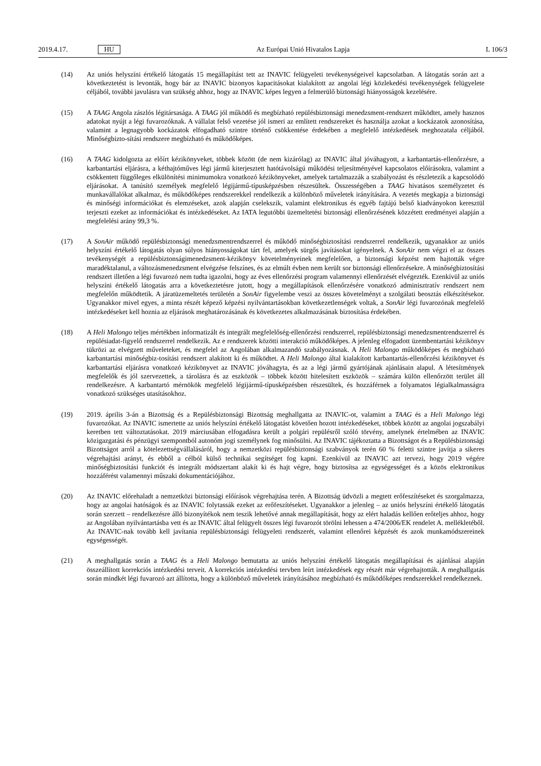2019.4.17. HU Az Európai Unió Hivatalos Lapja L 106/3
(14) Az uniós helyszíni értékelő látogatás 15 megállapítást tett az INAVIC felügyeleti tevékenységeivel kapcsolatban. A látogatás során azt a következtetést is levonták, hogy bár az INAVIC bizonyos kapacitásokat kialakított az angolai légi közlekedési tevékenységek felügyelete céljából, további javulásra van szükség ahhoz, hogy az INAVIC képes legyen a felmerülő biztonsági hiányosságok kezelésére.
(15) A TAAG Angola zászlós légitársasága. A TAAG jól működő és megbízható repülésbiztonsági menedzsment-rendszert működtet, amely hasznos adatokat nyújt a légi fuvarozóknak. A vállalat felső vezetése jól ismeri az említett rendszereket és használja azokat a kockázatok azonosítása, valamint a legnagyobb kockázatok elfogadható szintre történő csökkentése érdekében a megfelelő intézkedések meghozatala céljából. Minőségbizto-sítási rendszere megbízható és működőképes.
(16) A TAAG kidolgozta az előírt kézikönyveket, többek között (de nem kizárólag) az INAVIC által jóváhagyott, a karbantartás-ellenőrzésre, a karbantartási eljárásra, a kéthajtóműves légi jármű kiterjesztett hatótávolságú működési teljesítményével kapcsolatos előírásokra, valamint a csökkentett függőleges elkülönítési minimumokra vonatkozó kézikönyveket, amelyek tartalmazzák a szabályozást és részletezik a kapcsolódó eljárásokat. A tanúsító személyek megfelelő légijármű-típusképzésben részesültek. Összességében a TAAG hivatásos személyzetet és munkavállalókat alkalmaz, és működőképes rendszerekkel rendelkezik a különböző műveletek irányítására. A vezetés megkapja a biztonsági és minőségi információkat és elemzéseket, azok alapján cselekszik, valamint elektronikus és egyéb fajtájú belső kiadványokon keresztül terjeszti ezeket az információkat és intézkedéseket. Az IATA legutóbbi üzemeltetési biztonsági ellenőrzésének közzétett eredményei alapján a megfelelési arány 99,3 %.
(17) A SonAir működő repülésbiztonsági menedzsmentrendszerrel és működő minőségbiztosítási rendszerrel rendelkezik, ugyanakkor az uniós helyszíni értékelő látogatás olyan súlyos hiányosságokat tárt fel, amelyek sürgős javításokat igényelnek. A SonAir nem végzi el az összes tevékenységét a repülésbiztonságimenedzsment-kézikönyv követelményeinek megfelelően, a biztonsági képzést nem hajtották végre maradéktalanul, a változásmenedzsment elvégzése felszínes, és az elmúlt évben nem került sor biztonsági ellenőrzésekre. A minőségbiztosítási rendszert illetően a légi fuvarozó nem tudta igazolni, hogy az éves ellenőrzési program valamennyi ellenőrzését elvégezték. Ezenkívül az uniós helyszíni értékelő látogatás arra a következtetésre jutott, hogy a megállapítások ellenőrzésére vonatkozó adminisztratív rendszert nem megfelelőn működtetik. A járatüzemeltetés területén a SonAir figyelembe veszi az összes követelményt a szolgálati beosztás elkészítésekor. Ugyanakkor mivel egyes, a minta részét képező képzési nyilvántartásokban következetlenségek voltak, a SonAir légi fuvarozónak megfelelő intézkedéseket kell hoznia az eljárások meghatározásának és következetes alkalmazásának biztosítása érdekében.
(18) A Heli Malongo teljes mértékben informatizált és integrált megfelelőség-ellenőrzési rendszerrel, repülésbiztonsági menedzsmentrendszerrel és repülésiadat-figyelő rendszerrel rendelkezik. Az e rendszerek közötti interakció működőképes. A jelenleg elfogadott üzembentartási kézikönyv tükrözi az elvégzett műveleteket, és megfelel az Angolában alkalmazandó szabályozásnak. A Heli Malongo működőképes és megbízható karbantartási minőségbiz-tosítási rendszert alakított ki és működtet. A Heli Malongo által kialakított karbantartás-ellenőrzési kézikönyvet és karbantartási eljárásra vonatkozó kézikönyvet az INAVIC jóváhagyta, és az a légi jármű gyártójának ajánlásain alapul. A létesítmények megfelelők és jól szervezettek, a tárolásra és az eszközök – többek között hitelesített eszközök – számára külön ellenőrzött terület áll rendelkezésre. A karbantartó mérnökök megfelelő légijármű-típusképzésben részesültek, és hozzáférnek a folyamatos légialkalmasságra vonatkozó szükséges utasításokhoz.
(19) 2019. április 3-án a Bizottság és a Repülésbiztonsági Bizottság meghallgatta az INAVIC-ot, valamint a TAAG és a Heli Malongo légi fuvarozókat. Az INAVIC ismertette az uniós helyszíni értékelő látogatást követően hozott intézkedéseket, többek között az angolai jogszabályi keretben tett változtatásokat. 2019 márciusában elfogadásra került a polgári repülésről szóló törvény, amelynek értelmében az INAVIC közigazgatási és pénzügyi szempontból autonóm jogi személynek fog minősülni. Az INAVIC tájékoztatta a Bizottságot és a Repülésbiztonsági Bizottságot arról a kötelezettségvállalásáról, hogy a nemzetközi repülésbiztonsági szabványok terén 60 % feletti szintre javítja a sikeres végrehajtási arányt, és ebből a célból külső technikai segítséget fog kapni. Ezenkívül az INAVIC azt tervezi, hogy 2019 végére minőségbiztosítási funkciót és integrált módszertant alakít ki és hajt végre, hogy biztosítsa az egységességet és a közös elektronikus hozzáférést valamennyi műszaki dokumentációjához.
(20) Az INAVIC előrehaladt a nemzetközi biztonsági előírások végrehajtása terén. A Bizottság üdvözli a megtett erőfeszítéseket és szorgalmazza, hogy az angolai hatóságok és az INAVIC folytassák ezeket az erőfeszítéseket. Ugyanakkor a jelenleg – az uniós helyszíni értékelő látogatás során szerzett – rendelkezésre álló bizonyítékok nem teszik lehetővé annak megállapítását, hogy az elért haladás kellően erőteljes ahhoz, hogy az Angolában nyilvántartásba vett és az INAVIC által felügyelt összes légi fuvarozót törölni lehessen a 474/2006/EK rendelet A. mellékletéből. Az INAVIC-nak tovább kell javítania repülésbiztonsági felügyeleti rendszerét, valamint ellenőrei képzését és azok munkamódszereinek egységességét.
(21) A meghallgatás során a TAAG és a Heli Malongo bemutatta az uniós helyszíni értékelő látogatás megállapításai és ajánlásai alapján összeállított korrekciós intézkedési terveit. A korrekciós intézkedési tervben leírt intézkedések egy részét már végrehajtották. A meghallgatás során mindkét légi fuvarozó azt állította, hogy a különböző műveletek irányításához megbízható és működőképes rendszerekkel rendelkeznek.